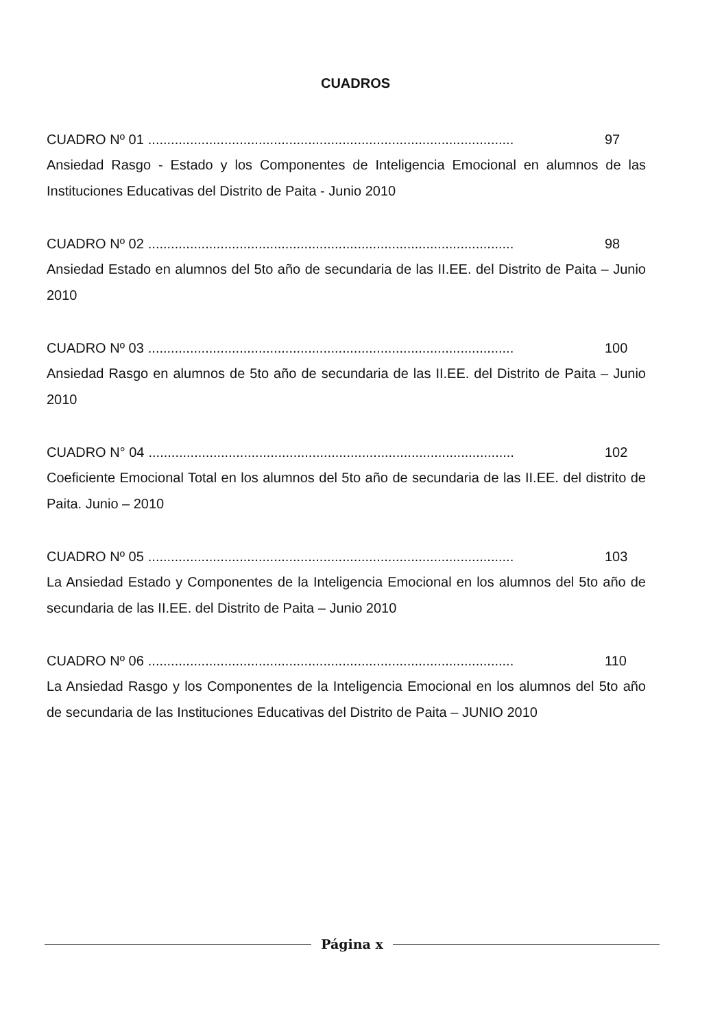CUADROS
CUADRO Nº 01................................................................................................ 97
Ansiedad Rasgo - Estado y los Componentes de Inteligencia Emocional en alumnos de las Instituciones Educativas del Distrito de Paita - Junio 2010
CUADRO Nº 02................................................................................................ 98
Ansiedad Estado en alumnos del 5to año de secundaria de las II.EE. del Distrito de Paita – Junio 2010
CUADRO Nº 03................................................................................................ 100
Ansiedad Rasgo en alumnos de 5to año de secundaria de las II.EE. del Distrito de Paita – Junio 2010
CUADRO N° 04................................................................................................ 102
Coeficiente Emocional Total en los alumnos del 5to año de secundaria de las II.EE. del distrito de Paita. Junio – 2010
CUADRO Nº 05................................................................................................ 103
La Ansiedad Estado y Componentes de la Inteligencia Emocional en los alumnos del 5to año de secundaria de las II.EE. del Distrito de Paita – Junio 2010
CUADRO Nº 06................................................................................................ 110
La Ansiedad Rasgo y los Componentes de la Inteligencia Emocional en los alumnos del 5to año de secundaria de las Instituciones Educativas del Distrito de Paita – JUNIO 2010
Página x